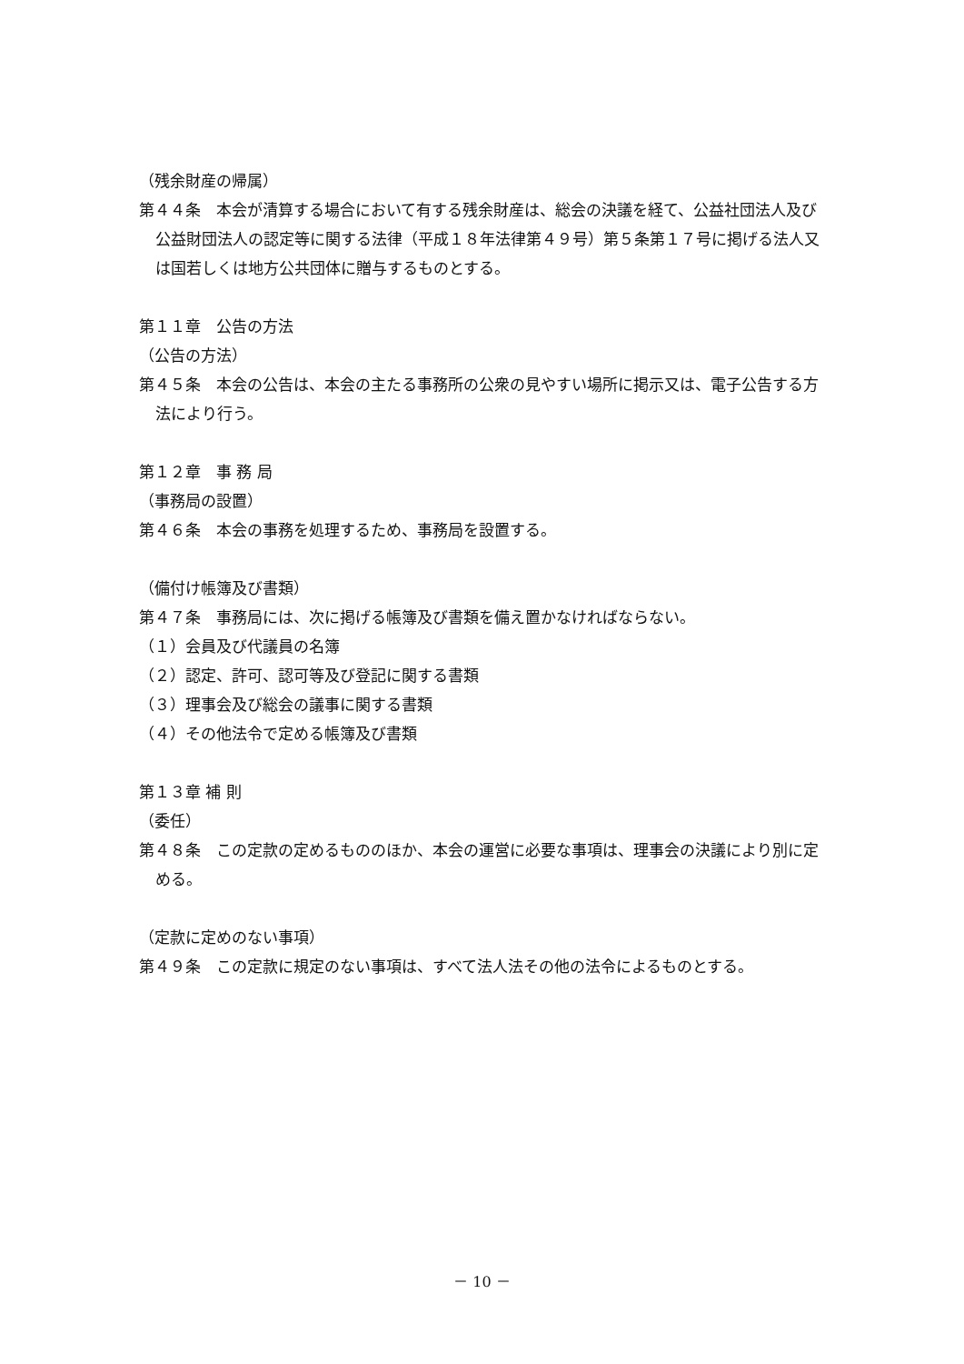（残余財産の帰属）
第４４条　本会が清算する場合において有する残余財産は、総会の決議を経て、公益社団法人及び公益財団法人の認定等に関する法律（平成１８年法律第４９号）第５条第１７号に掲げる法人又は国若しくは地方公共団体に贈与するものとする。
第１１章　公告の方法
（公告の方法）
第４５条　本会の公告は、本会の主たる事務所の公衆の見やすい場所に掲示又は、電子公告する方法により行う。
第１２章　事 務 局
（事務局の設置）
第４６条　本会の事務を処理するため、事務局を設置する。
（備付け帳簿及び書類）
第４７条　事務局には、次に掲げる帳簿及び書類を備え置かなければならない。
（１）会員及び代議員の名簿
（２）認定、許可、認可等及び登記に関する書類
（３）理事会及び総会の議事に関する書類
（４）その他法令で定める帳簿及び書類
第１３章 補 則
（委任）
第４８条　この定款の定めるもののほか、本会の運営に必要な事項は、理事会の決議により別に定める。
（定款に定めのない事項）
第４９条　この定款に規定のない事項は、すべて法人法その他の法令によるものとする。
－ 10 －